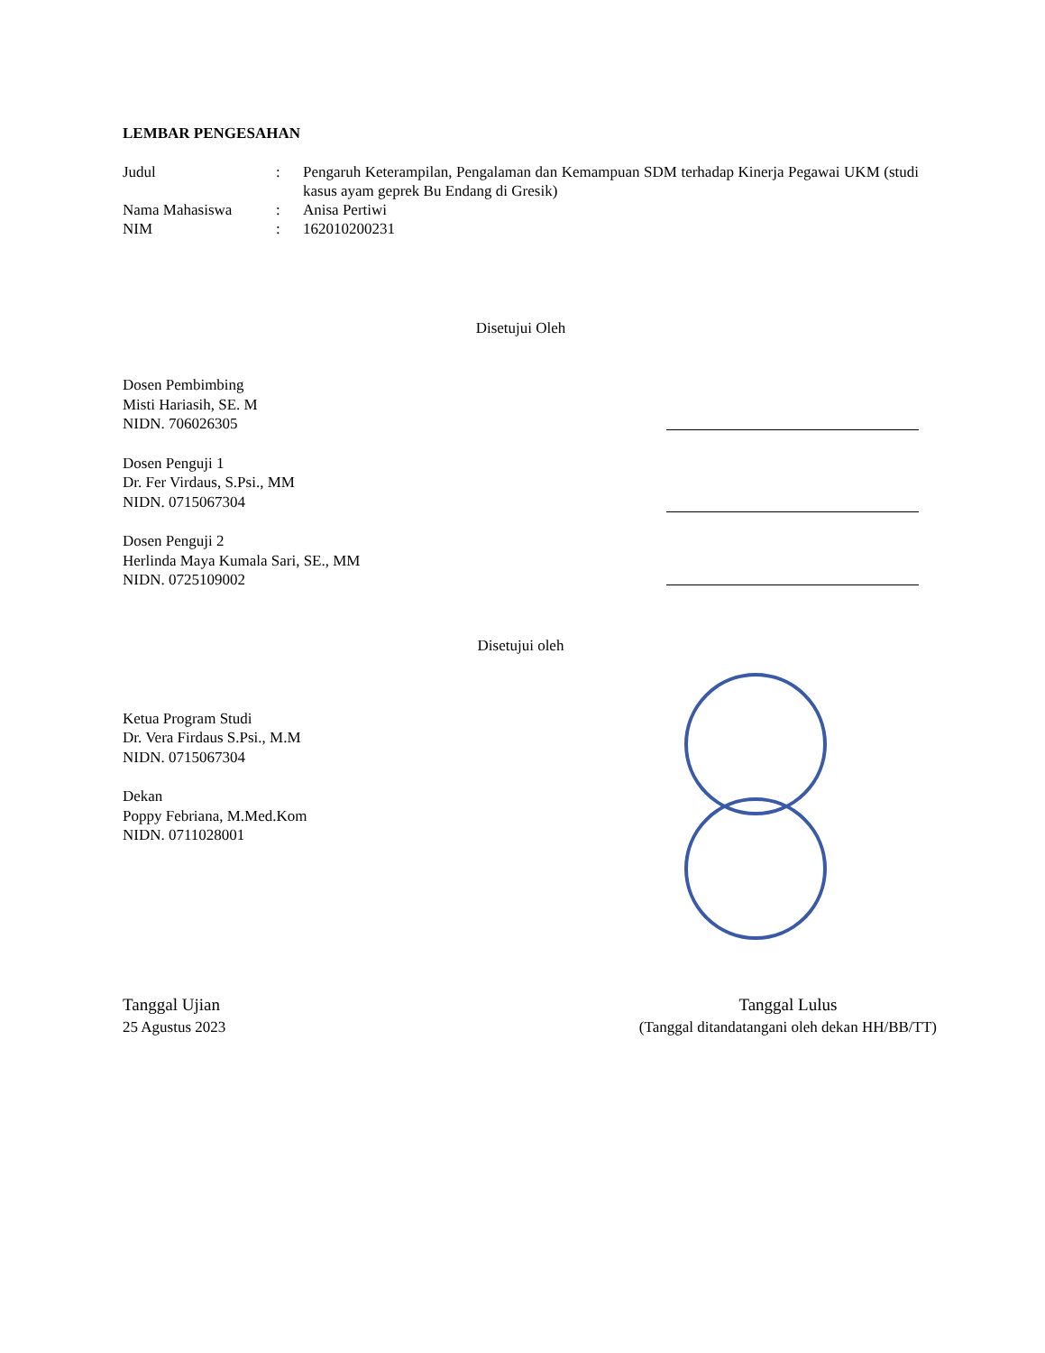LEMBAR PENGESAHAN
| Judul | : | Pengaruh Keterampilan, Pengalaman dan Kemampuan SDM terhadap Kinerja Pegawai UKM (studi kasus ayam geprek Bu Endang di Gresik) |
| Nama Mahasiswa | : | Anisa Pertiwi |
| NIM | : | 162010200231 |
Disetujui Oleh
Dosen Pembimbing
Misti Hariasih, SE. M
NIDN. 706026305
Dosen Penguji 1
Dr. Fer Virdaus, S.Psi., MM
NIDN. 0715067304
Dosen Penguji 2
Herlinda Maya Kumala Sari, SE., MM
NIDN. 0725109002
Disetujui oleh
Ketua Program Studi
Dr. Vera Firdaus S.Psi., M.M
NIDN. 0715067304
Dekan
Poppy Febriana, M.Med.Kom
NIDN. 0711028001
Tanggal Ujian
25 Agustus 2023
Tanggal Lulus
(Tanggal ditandatangani oleh dekan HH/BB/TT)